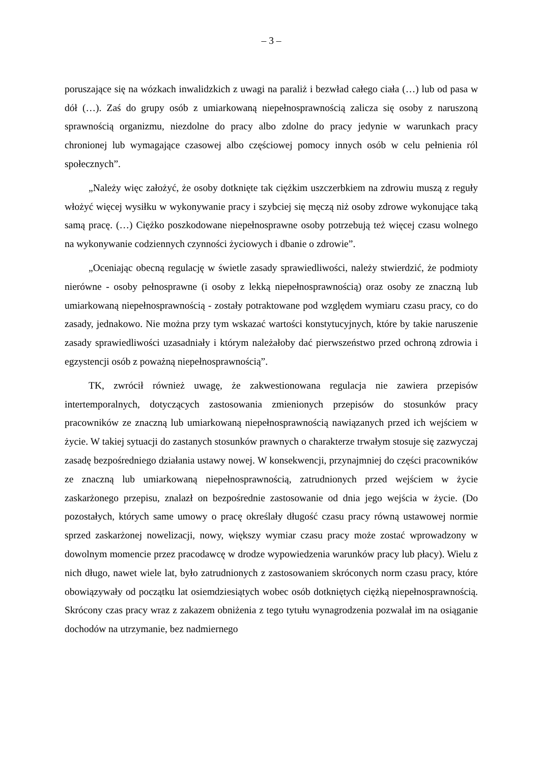– 3 –
poruszające się na wózkach inwalidzkich z uwagi na paraliż i bezwład całego ciała (…) lub od pasa w dół (…). Zaś do grupy osób z umiarkowaną niepełnosprawnością zalicza się osoby z naruszoną sprawnością organizmu, niezdolne do pracy albo zdolne do pracy jedynie w warunkach pracy chronionej lub wymagające czasowej albo częściowej pomocy innych osób w celu pełnienia ról społecznych”.
„Należy więc założyć, że osoby dotknięte tak ciężkim uszczerbkiem na zdrowiu muszą z reguły włożyć więcej wysiłku w wykonywanie pracy i szybciej się męczą niż osoby zdrowe wykonujące taką samą pracę. (…) Ciężko poszkodowane niepełnosprawne osoby potrzebują też więcej czasu wolnego na wykonywanie codziennych czynności życiowych i dbanie o zdrowie”.
„Oceniając obecną regulację w świetle zasady sprawiedliwości, należy stwierdzić, że podmioty nierówne - osoby pełnosprawne (i osoby z lekką niepełnosprawnością) oraz osoby ze znaczną lub umiarkowaną niepełnosprawnością - zostały potraktowane pod względem wymiaru czasu pracy, co do zasady, jednakowo. Nie można przy tym wskazać wartości konstytucyjnych, które by takie naruszenie zasady sprawiedliwości uzasadniały i którym należałoby dać pierwszeństwo przed ochroną zdrowia i egzystencji osób z poważną niepełnosprawnością”.
TK, zwrócił również uwagę, że zakwestionowana regulacja nie zawiera przepisów intertemporalnych, dotyczących zastosowania zmienionych przepisów do stosunków pracy pracowników ze znaczną lub umiarkowaną niepełnosprawnością nawiązanych przed ich wejściem w życie. W takiej sytuacji do zastanych stosunków prawnych o charakterze trwałym stosuje się zazwyczaj zasadę bezpośredniego działania ustawy nowej. W konsekwencji, przynajmniej do części pracowników ze znaczną lub umiarkowaną niepełnosprawnością, zatrudnionych przed wejściem w życie zaskarżonego przepisu, znalazł on bezpośrednie zastosowanie od dnia jego wejścia w życie. (Do pozostałych, których same umowy o pracę określały długość czasu pracy równą ustawowej normie sprzed zaskarżonej nowelizacji, nowy, większy wymiar czasu pracy może zostać wprowadzony w dowolnym momencie przez pracodawcę w drodze wypowiedzenia warunków pracy lub płacy). Wielu z nich długo, nawet wiele lat, było zatrudnionych z zastosowaniem skróconych norm czasu pracy, które obowiązywały od początku lat osiemdziesiątych wobec osób dotkniętych ciężką niepełnosprawnością. Skrócony czas pracy wraz z zakazem obniżenia z tego tytułu wynagrodzenia pozwalał im na osiąganie dochodów na utrzymanie, bez nadmiernego